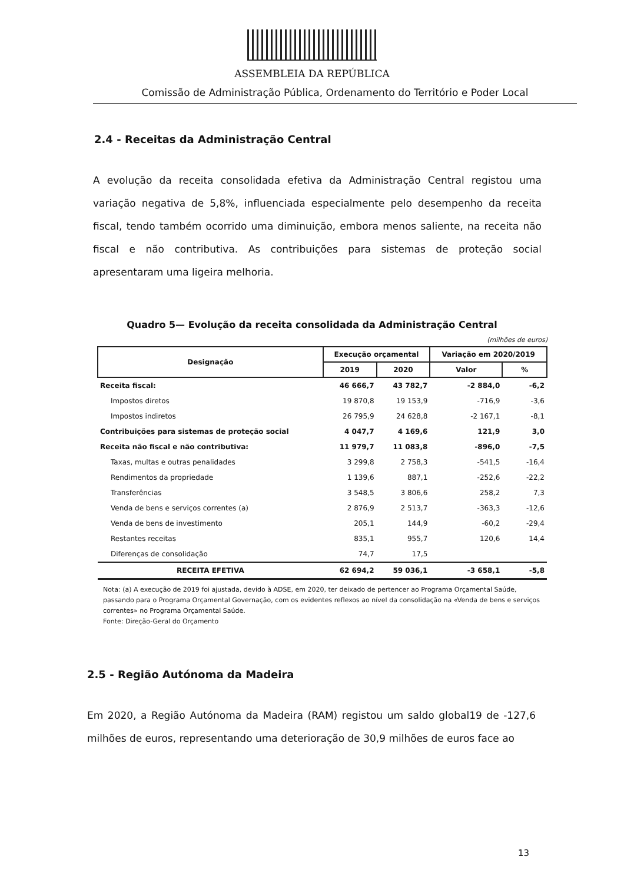ASSEMBLEIA DA REPÚBLICA
Comissão de Administração Pública, Ordenamento do Território e Poder Local
2.4 - Receitas da Administração Central
A evolução da receita consolidada efetiva da Administração Central registou uma variação negativa de 5,8%, influenciada especialmente pelo desempenho da receita fiscal, tendo também ocorrido uma diminuição, embora menos saliente, na receita não fiscal e não contributiva. As contribuições para sistemas de proteção social apresentaram uma ligeira melhoria.
Quadro 5— Evolução da receita consolidada da Administração Central
(milhões de euros)
| Designação | Execução orçamental | | Variação em 2020/2019 | |
| --- | --- | --- | --- | --- |
| | 2019 | 2020 | Valor | % |
| Receita fiscal: | 46 666,7 | 43 782,7 | -2 884,0 | -6,2 |
| Impostos diretos | 19 870,8 | 19 153,9 | -716,9 | -3,6 |
| Impostos indiretos | 26 795,9 | 24 628,8 | -2 167,1 | -8,1 |
| Contribuições para sistemas de proteção social | 4 047,7 | 4 169,6 | 121,9 | 3,0 |
| Receita não fiscal e não contributiva: | 11 979,7 | 11 083,8 | -896,0 | -7,5 |
| Taxas, multas e outras penalidades | 3 299,8 | 2 758,3 | -541,5 | -16,4 |
| Rendimentos da propriedade | 1 139,6 | 887,1 | -252,6 | -22,2 |
| Transferências | 3 548,5 | 3 806,6 | 258,2 | 7,3 |
| Venda de bens e serviços correntes (a) | 2 876,9 | 2 513,7 | -363,3 | -12,6 |
| Venda de bens de investimento | 205,1 | 144,9 | -60,2 | -29,4 |
| Restantes receitas | 835,1 | 955,7 | 120,6 | 14,4 |
| Diferenças de consolidação | 74,7 | 17,5 | | |
| RECEITA EFETIVA | 62 694,2 | 59 036,1 | -3 658,1 | -5,8 |
Nota: (a) A execução de 2019 foi ajustada, devido à ADSE, em 2020, ter deixado de pertencer ao Programa Orçamental Saúde, passando para o Programa Orçamental Governação, com os evidentes reflexos ao nível da consolidação na «Venda de bens e serviços correntes» no Programa Orçamental Saúde.
Fonte: Direção-Geral do Orçamento
2.5 - Região Autónoma da Madeira
Em 2020, a Região Autónoma da Madeira (RAM) registou um saldo global19 de -127,6 milhões de euros, representando uma deterioração de 30,9 milhões de euros face ao
13